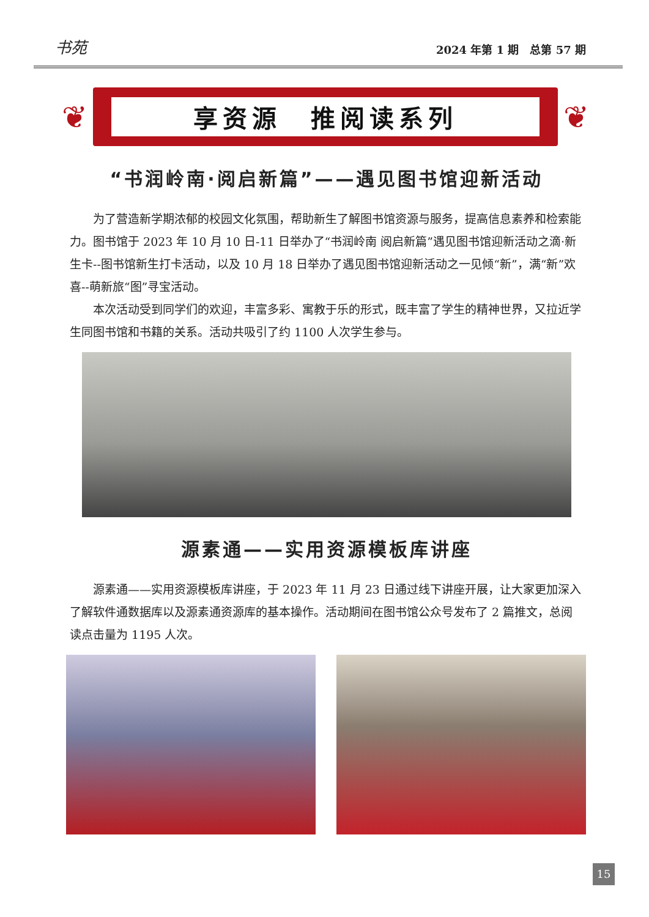书苑 2024 年第 1 期　总第 57 期
❦ 享资源　推阅读系列 ❦
“书润岭南·阅启新篇”——遇见图书馆迎新活动
为了营造新学期浓郁的校园文化氛围，帮助新生了解图书馆资源与服务，提高信息素养和检索能力。图书馆于 2023 年 10 月 10 日-11 日举办了“书润岭南 阅启新篇”遇见图书馆迎新活动之滴·新生卡--图书馆新生打卡活动，以及 10 月 18 日举办了遇见图书馆迎新活动之一见倾“新”，满“新”欢喜--萌新旅“图”寻宝活动。
本次活动受到同学们的欢迎，丰富多彩、寓教于乐的形式，既丰富了学生的精神世界，又拉近学生同图书馆和书籍的关系。活动共吸引了约 1100 人次学生参与。
源素通——实用资源模板库讲座
源素通——实用资源模板库讲座，于 2023 年 11 月 23 日通过线下讲座开展，让大家更加深入了解软件通数据库以及源素通资源库的基本操作。活动期间在图书馆公众号发布了 2 篇推文，总阅读点击量为 1195 人次。
15